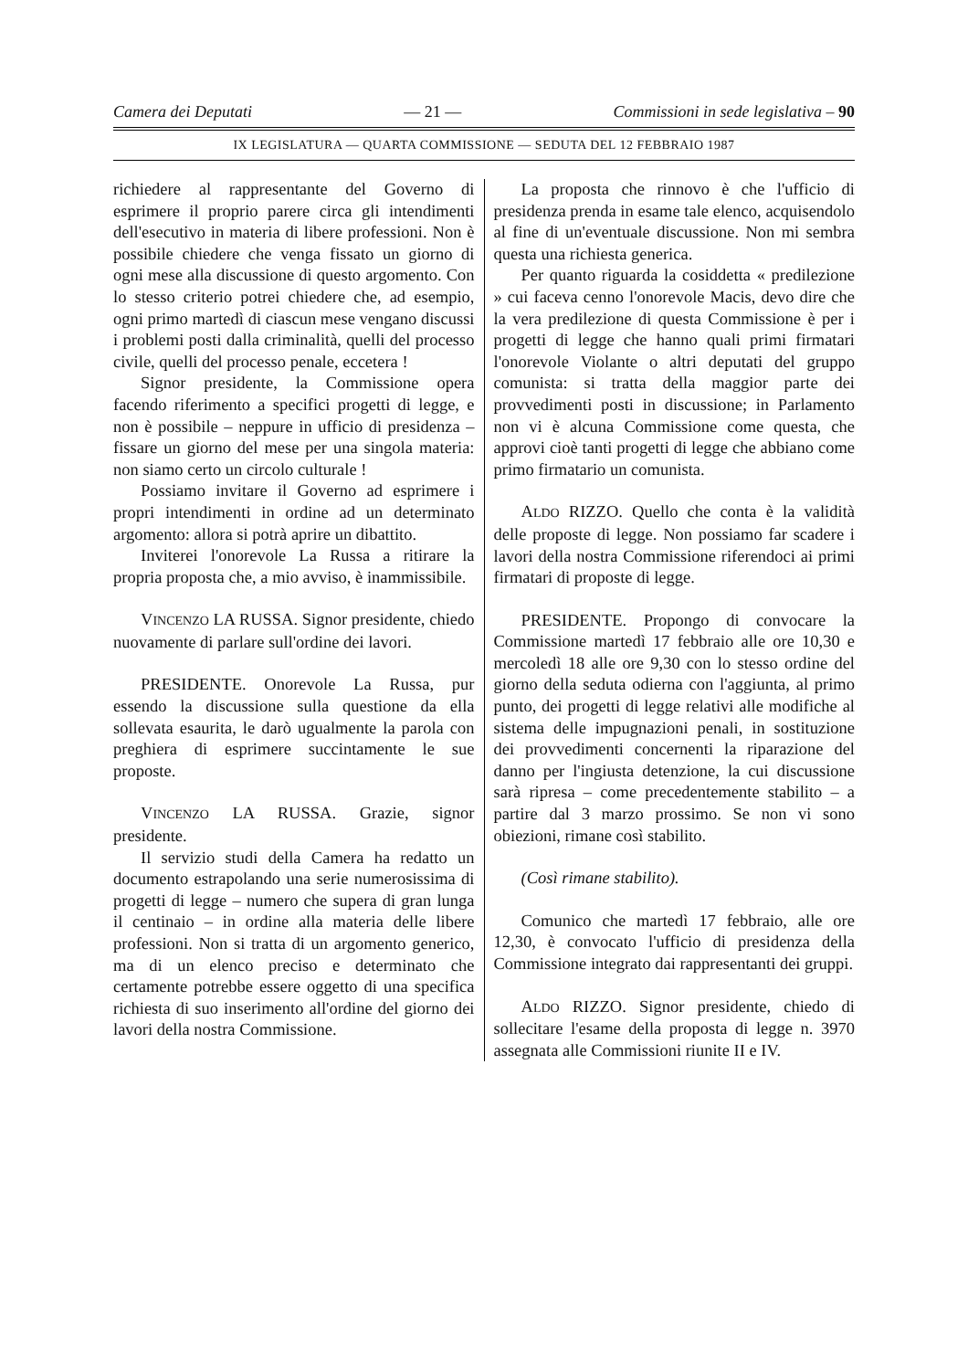Camera dei Deputati — 21 — Commissioni in sede legislativa – 90
IX LEGISLATURA — QUARTA COMMISSIONE — SEDUTA DEL 12 FEBBRAIO 1987
richiedere al rappresentante del Governo di esprimere il proprio parere circa gli intendimenti dell'esecutivo in materia di libere professioni. Non è possibile chiedere che venga fissato un giorno di ogni mese alla discussione di questo argomento. Con lo stesso criterio potrei chiedere che, ad esempio, ogni primo martedì di ciascun mese vengano discussi i problemi posti dalla criminalità, quelli del processo civile, quelli del processo penale, eccetera !
Signor presidente, la Commissione opera facendo riferimento a specifici progetti di legge, e non è possibile – neppure in ufficio di presidenza – fissare un giorno del mese per una singola materia: non siamo certo un circolo culturale !
Possiamo invitare il Governo ad esprimere i propri intendimenti in ordine ad un determinato argomento: allora si potrà aprire un dibattito.
Inviterei l'onorevole La Russa a ritirare la propria proposta che, a mio avviso, è inammissibile.
VINCENZO LA RUSSA. Signor presidente, chiedo nuovamente di parlare sull'ordine dei lavori.
PRESIDENTE. Onorevole La Russa, pur essendo la discussione sulla questione da ella sollevata esaurita, le darò ugualmente la parola con preghiera di esprimere succintamente le sue proposte.
VINCENZO LA RUSSA. Grazie, signor presidente.
Il servizio studi della Camera ha redatto un documento estrapolando una serie numerosissima di progetti di legge – numero che supera di gran lunga il centinaio – in ordine alla materia delle libere professioni. Non si tratta di un argomento generico, ma di un elenco preciso e determinato che certamente potrebbe essere oggetto di una specifica richiesta di suo inserimento all'ordine del giorno dei lavori della nostra Commissione.
La proposta che rinnovo è che l'ufficio di presidenza prenda in esame tale elenco, acquisendolo al fine di un'eventuale discussione. Non mi sembra questa una richiesta generica.
Per quanto riguarda la cosiddetta « predilezione » cui faceva cenno l'onorevole Macis, devo dire che la vera predilezione di questa Commissione è per i progetti di legge che hanno quali primi firmatari l'onorevole Violante o altri deputati del gruppo comunista: si tratta della maggior parte dei provvedimenti posti in discussione; in Parlamento non vi è alcuna Commissione come questa, che approvi cioè tanti progetti di legge che abbiano come primo firmatario un comunista.
ALDO RIZZO. Quello che conta è la validità delle proposte di legge. Non possiamo far scadere i lavori della nostra Commissione riferendoci ai primi firmatari di proposte di legge.
PRESIDENTE. Propongo di convocare la Commissione martedì 17 febbraio alle ore 10,30 e mercoledì 18 alle ore 9,30 con lo stesso ordine del giorno della seduta odierna con l'aggiunta, al primo punto, dei progetti di legge relativi alle modifiche al sistema delle impugnazioni penali, in sostituzione dei provvedimenti concernenti la riparazione del danno per l'ingiusta detenzione, la cui discussione sarà ripresa – come precedentemente stabilito – a partire dal 3 marzo prossimo. Se non vi sono obiezioni, rimane così stabilito.
(Così rimane stabilito).
Comunico che martedì 17 febbraio, alle ore 12,30, è convocato l'ufficio di presidenza della Commissione integrato dai rappresentanti dei gruppi.
ALDO RIZZO. Signor presidente, chiedo di sollecitare l'esame della proposta di legge n. 3970 assegnata alle Commissioni riunite II e IV.